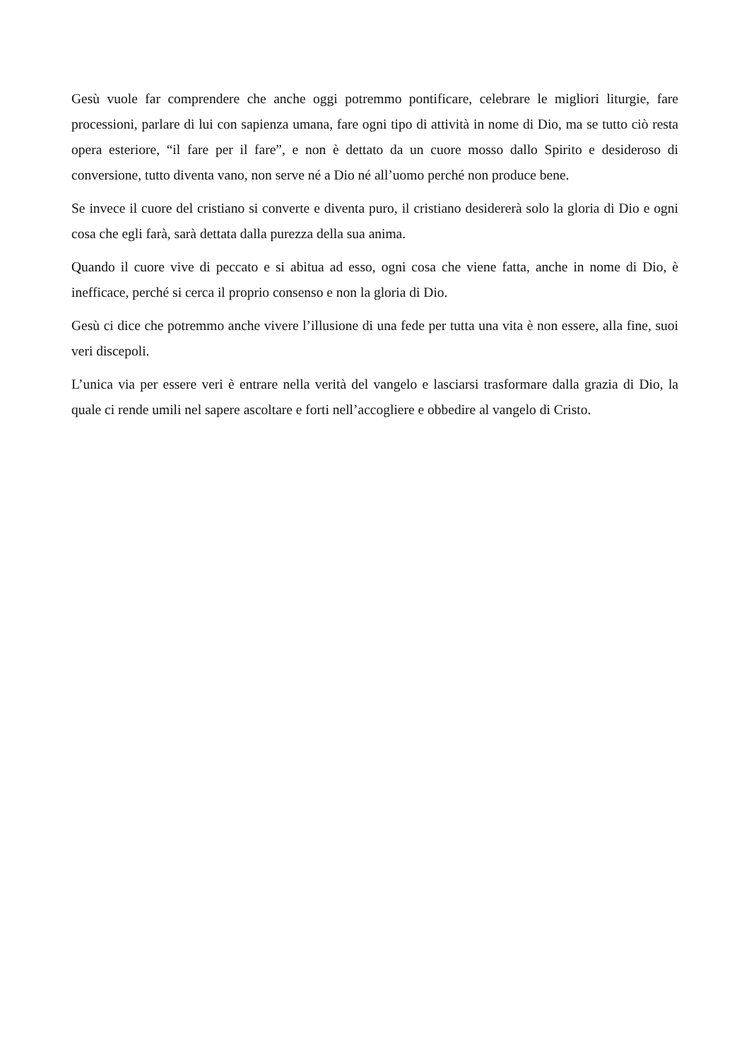Gesù vuole far comprendere che anche oggi potremmo pontificare, celebrare le migliori liturgie, fare processioni, parlare di lui con sapienza umana, fare ogni tipo di attività in nome di Dio, ma se tutto ciò resta opera esteriore, “il fare per il fare”, e non è dettato da un cuore mosso dallo Spirito e desideroso di conversione, tutto diventa vano, non serve né a Dio né all’uomo perché non produce bene.
Se invece il cuore del cristiano si converte e diventa puro, il cristiano desidererà solo la gloria di Dio e ogni cosa che egli farà, sarà dettata dalla purezza della sua anima.
Quando il cuore vive di peccato e si abitua ad esso, ogni cosa che viene fatta, anche in nome di Dio, è inefficace, perché si cerca il proprio consenso e non la gloria di Dio.
Gesù ci dice che potremmo anche vivere l’illusione di una fede per tutta una vita è non essere, alla fine, suoi veri discepoli.
L’unica via per essere veri è entrare nella verità del vangelo e lasciarsi trasformare dalla grazia di Dio, la quale ci rende umili nel sapere ascoltare e forti nell’accogliere e obbedire al vangelo di Cristo.